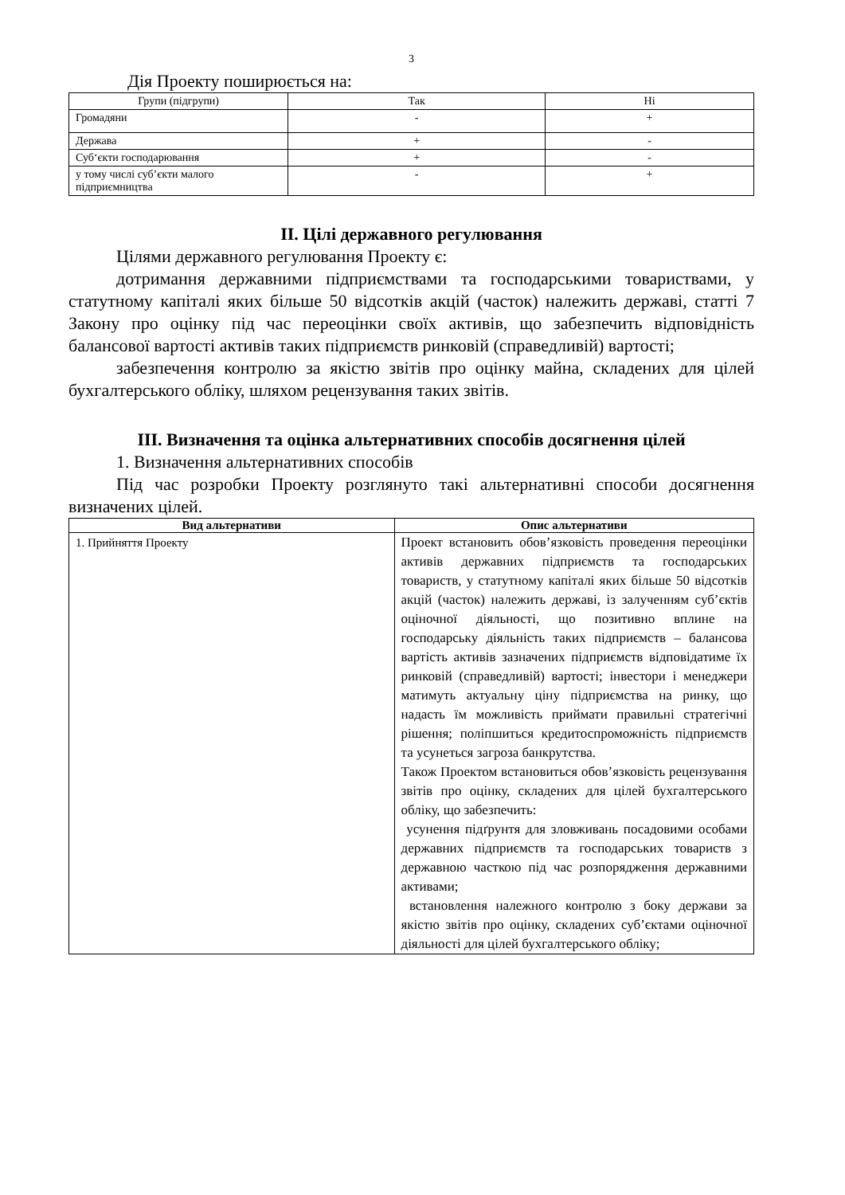3
Дія Проекту поширюється на:
| Групи (підгрупи) | Так | Ні |
| --- | --- | --- |
| Громадяни | - | + |
| Держава | + | - |
| Суб‘єкти господарювання | + | - |
| у тому числі суб’єкти малого підприємництва | - | + |
ІІ. Цілі державного регулювання
Цілями державного регулювання Проекту є:
дотримання державними підприємствами та господарськими товариствами, у статутному капіталі яких більше 50 відсотків акцій (часток) належить державі, статті 7 Закону про оцінку під час переоцінки своїх активів, що забезпечить відповідність балансової вартості активів таких підприємств ринковій (справедливій) вартості;
забезпечення контролю за якістю звітів про оцінку майна, складених для цілей бухгалтерського обліку, шляхом рецензування таких звітів.
ІІІ. Визначення та оцінка альтернативних способів досягнення цілей
1. Визначення альтернативних способів
Під час розробки Проекту розглянуто такі альтернативні способи досягнення визначених цілей.
| Вид альтернативи | Опис альтернативи |
| --- | --- |
| 1. Прийняття Проекту | Проект встановить обов’язковість проведення переоцінки активів державних підприємств та господарських товариств, у статутному капіталі яких більше 50 відсотків акцій (часток) належить державі, із залученням суб’єктів оціночної діяльності, що позитивно вплине на господарську діяльність таких підприємств – балансова вартість активів зазначених підприємств відповідатиме їх ринковій (справедливій) вартості; інвестори і менеджери матимуть актуальну ціну підприємства на ринку, що надасть їм можливість приймати правильні стратегічні рішення; поліпшиться кредитоспроможність підприємств та усунеться загроза банкрутства. Також Проектом встановиться обов’язковість рецензування звітів про оцінку, складених для цілей бухгалтерського обліку, що забезпечить: усунення підґрунтя для зловживань посадовими особами державних підприємств та господарських товариств з державною часткою під час розпорядження державними активами; встановлення належного контролю з боку держави за якістю звітів про оцінку, складених суб’єктами оціночної діяльності для цілей бухгалтерського обліку; |